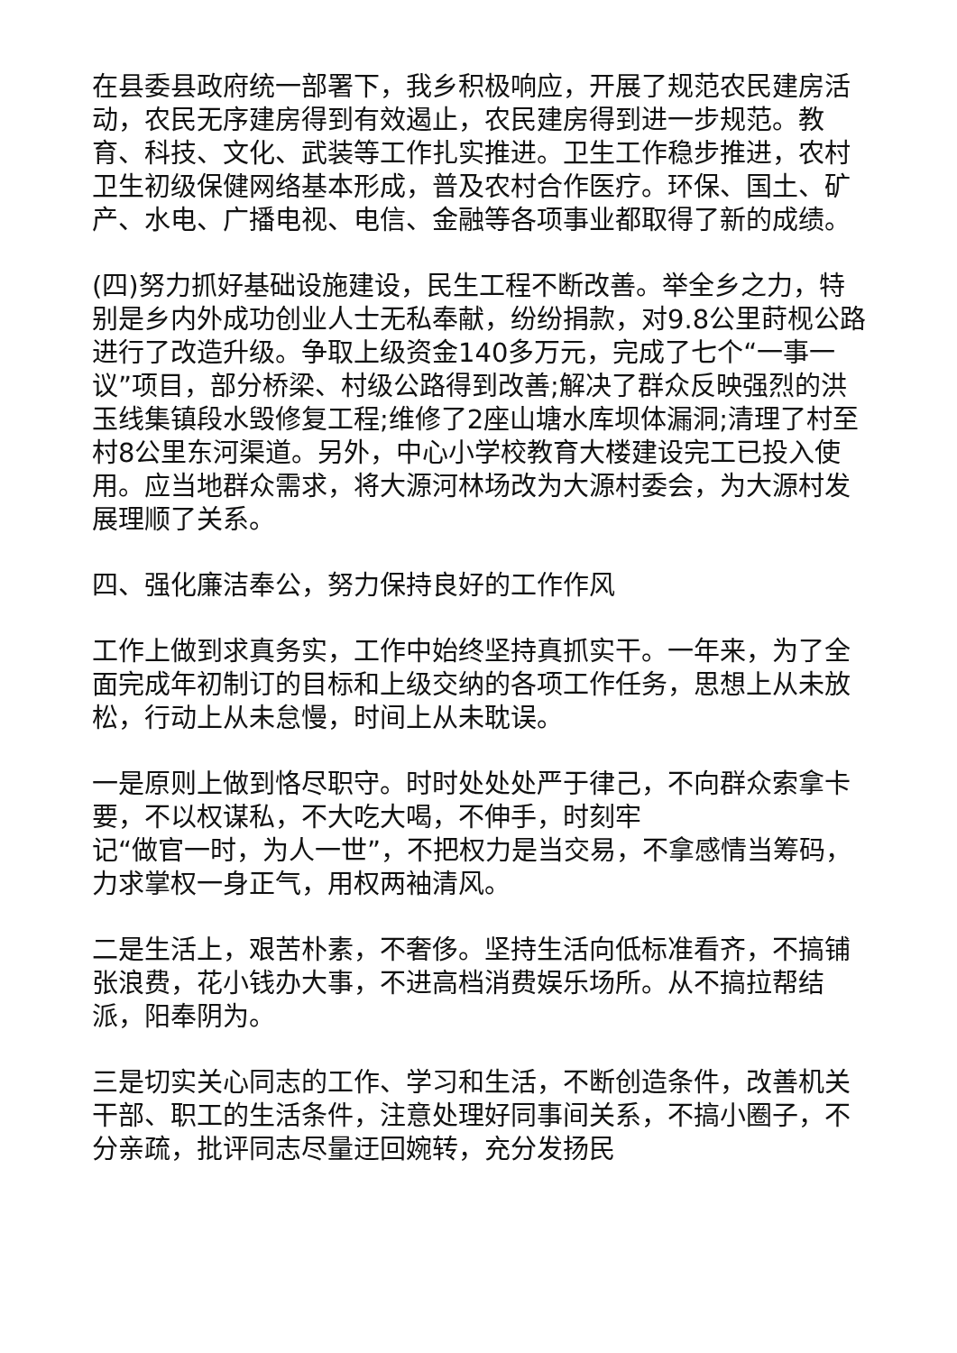在县委县政府统一部署下，我乡积极响应，开展了规范农民建房活动，农民无序建房得到有效遏止，农民建房得到进一步规范。教育、科技、文化、武装等工作扎实推进。卫生工作稳步推进，农村卫生初级保健网络基本形成，普及农村合作医疗。环保、国土、矿产、水电、广播电视、电信、金融等各项事业都取得了新的成绩。
(四)努力抓好基础设施建设，民生工程不断改善。举全乡之力，特别是乡内外成功创业人士无私奉献，纷纷捐款，对9.8公里莳枧公路进行了改造升级。争取上级资金140多万元，完成了七个“一事一议”项目，部分桥梁、村级公路得到改善;解决了群众反映强烈的洪玉线集镇段水毁修复工程;维修了2座山塘水库坝体漏洞;清理了村至村8公里东河渠道。另外，中心小学校教育大楼建设完工已投入使用。应当地群众需求，将大源河林场改为大源村委会，为大源村发展理顺了关系。
四、强化廉洁奉公，努力保持良好的工作作风
工作上做到求真务实，工作中始终坚持真抓实干。一年来，为了全面完成年初制订的目标和上级交纳的各项工作任务，思想上从未放松，行动上从未怠慢，时间上从未耽误。
一是原则上做到恪尽职守。时时处处处严于律己，不向群众索拿卡要，不以权谋私，不大吃大喝，不伸手，时刻牢
记“做官一时，为人一世”，不把权力是当交易，不拿感情当筹码，力求掌权一身正气，用权两袖清风。
二是生活上，艰苦朴素，不奢侈。坚持生活向低标准看齐，不搞铺张浪费，花小钱办大事，不进高档消费娱乐场所。从不搞拉帮结派，阳奉阴为。
三是切实关心同志的工作、学习和生活，不断创造条件，改善机关干部、职工的生活条件，注意处理好同事间关系，不搞小圈子，不分亲疏，批评同志尽量迂回婉转，充分发扬民